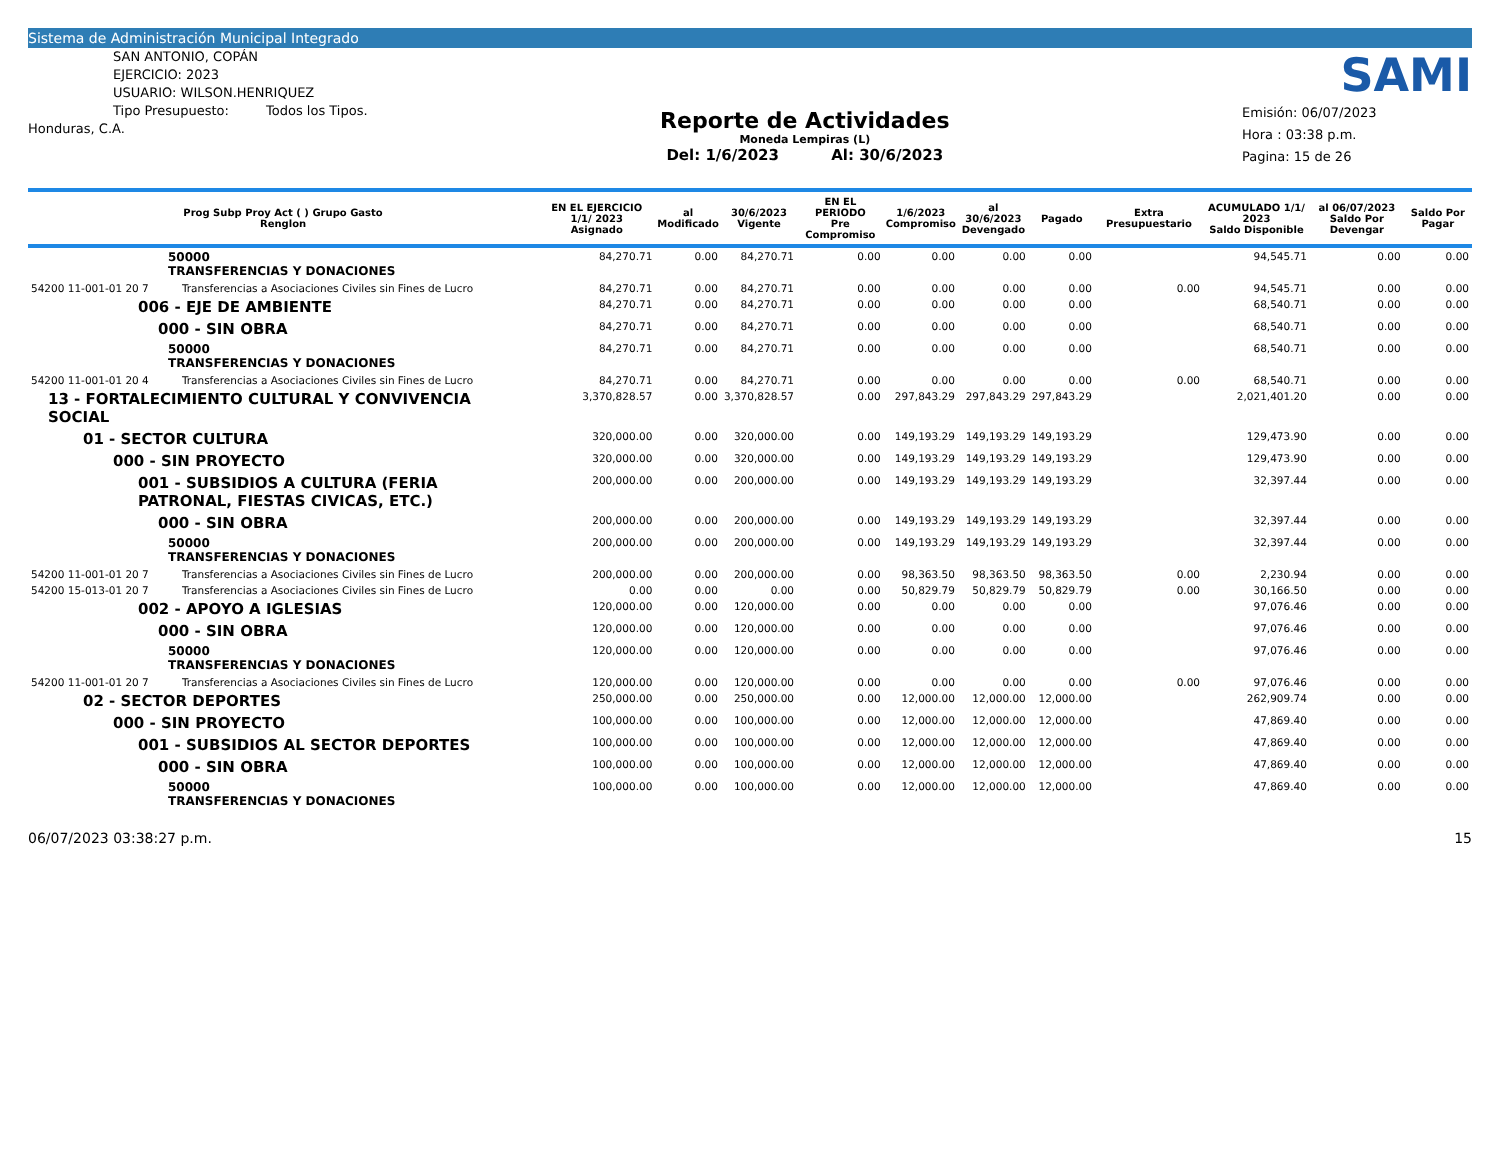Sistema de Administración Municipal Integrado
SAN ANTONIO, COPÁN
EJERCICIO: 2023
USUARIO: WILSON.HENRIQUEZ
Tipo Presupuesto: Todos los Tipos.
Honduras, C.A.
Reporte de Actividades
Moneda Lempiras (L)
Del: 1/6/2023 Al: 30/6/2023
SAMI
Emisión: 06/07/2023
Hora : 03:38 p.m.
Pagina: 15 de 26
| Prog Subp Proy Act ( ) Grupo Gasto Renglon | | EN EL EJERCICIO 1/1/ 2023 Asignado | al Modificado | 30/6/2023 Vigente | EN EL PERIODO Pre Compromiso | 1/6/2023 Compromiso | al 30/6/2023 Devengado | Pagado | Extra Presupuestario | ACUMULADO 1/1/ 2023 Saldo Disponible | al 06/07/2023 Saldo Por Devengar | Saldo Por Pagar |
| --- | --- | --- | --- | --- | --- | --- | --- | --- | --- | --- | --- | --- |
| 50000 TRANSFERENCIAS Y DONACIONES | | 84,270.71 | 0.00 | 84,270.71 | 0.00 | 0.00 | 0.00 | 0.00 | | 94,545.71 | 0.00 | 0.00 |
| 54200 11-001-01 20 7 | Transferencias a Asociaciones Civiles sin Fines de Lucro | 84,270.71 | 0.00 | 84,270.71 | 0.00 | 0.00 | 0.00 | 0.00 | 0.00 | 94,545.71 | 0.00 | 0.00 |
| 006 - EJE DE AMBIENTE | | 84,270.71 | 0.00 | 84,270.71 | 0.00 | 0.00 | 0.00 | 0.00 | | 68,540.71 | 0.00 | 0.00 |
| 000 - SIN OBRA | | 84,270.71 | 0.00 | 84,270.71 | 0.00 | 0.00 | 0.00 | 0.00 | | 68,540.71 | 0.00 | 0.00 |
| 50000 TRANSFERENCIAS Y DONACIONES | | 84,270.71 | 0.00 | 84,270.71 | 0.00 | 0.00 | 0.00 | 0.00 | | 68,540.71 | 0.00 | 0.00 |
| 54200 11-001-01 20 4 | Transferencias a Asociaciones Civiles sin Fines de Lucro | 84,270.71 | 0.00 | 84,270.71 | 0.00 | 0.00 | 0.00 | 0.00 | 0.00 | 68,540.71 | 0.00 | 0.00 |
| 13 - FORTALECIMIENTO CULTURAL Y CONVIVENCIA SOCIAL | | 3,370,828.57 | 0.00 | 3,370,828.57 | 0.00 | 297,843.29 | 297,843.29 | 297,843.29 | | 2,021,401.20 | 0.00 | 0.00 |
| 01 - SECTOR CULTURA | | 320,000.00 | 0.00 | 320,000.00 | 0.00 | 149,193.29 | 149,193.29 | 149,193.29 | | 129,473.90 | 0.00 | 0.00 |
| 000 - SIN PROYECTO | | 320,000.00 | 0.00 | 320,000.00 | 0.00 | 149,193.29 | 149,193.29 | 149,193.29 | | 129,473.90 | 0.00 | 0.00 |
| 001 - SUBSIDIOS A CULTURA (FERIA PATRONAL, FIESTAS CIVICAS, ETC.) | | 200,000.00 | 0.00 | 200,000.00 | 0.00 | 149,193.29 | 149,193.29 | 149,193.29 | | 32,397.44 | 0.00 | 0.00 |
| 000 - SIN OBRA | | 200,000.00 | 0.00 | 200,000.00 | 0.00 | 149,193.29 | 149,193.29 | 149,193.29 | | 32,397.44 | 0.00 | 0.00 |
| 50000 TRANSFERENCIAS Y DONACIONES | | 200,000.00 | 0.00 | 200,000.00 | 0.00 | 149,193.29 | 149,193.29 | 149,193.29 | | 32,397.44 | 0.00 | 0.00 |
| 54200 11-001-01 20 7 | Transferencias a Asociaciones Civiles sin Fines de Lucro | 200,000.00 | 0.00 | 200,000.00 | 0.00 | 98,363.50 | 98,363.50 | 98,363.50 | 0.00 | 2,230.94 | 0.00 | 0.00 |
| 54200 15-013-01 20 7 | Transferencias a Asociaciones Civiles sin Fines de Lucro | 0.00 | 0.00 | 0.00 | 0.00 | 50,829.79 | 50,829.79 | 50,829.79 | 0.00 | 30,166.50 | 0.00 | 0.00 |
| 002 - APOYO A IGLESIAS | | 120,000.00 | 0.00 | 120,000.00 | 0.00 | 0.00 | 0.00 | 0.00 | | 97,076.46 | 0.00 | 0.00 |
| 000 - SIN OBRA | | 120,000.00 | 0.00 | 120,000.00 | 0.00 | 0.00 | 0.00 | 0.00 | | 97,076.46 | 0.00 | 0.00 |
| 50000 TRANSFERENCIAS Y DONACIONES | | 120,000.00 | 0.00 | 120,000.00 | 0.00 | 0.00 | 0.00 | 0.00 | | 97,076.46 | 0.00 | 0.00 |
| 54200 11-001-01 20 7 | Transferencias a Asociaciones Civiles sin Fines de Lucro | 120,000.00 | 0.00 | 120,000.00 | 0.00 | 0.00 | 0.00 | 0.00 | 0.00 | 97,076.46 | 0.00 | 0.00 |
| 02 - SECTOR DEPORTES | | 250,000.00 | 0.00 | 250,000.00 | 0.00 | 12,000.00 | 12,000.00 | 12,000.00 | | 262,909.74 | 0.00 | 0.00 |
| 000 - SIN PROYECTO | | 100,000.00 | 0.00 | 100,000.00 | 0.00 | 12,000.00 | 12,000.00 | 12,000.00 | | 47,869.40 | 0.00 | 0.00 |
| 001 - SUBSIDIOS AL SECTOR DEPORTES | | 100,000.00 | 0.00 | 100,000.00 | 0.00 | 12,000.00 | 12,000.00 | 12,000.00 | | 47,869.40 | 0.00 | 0.00 |
| 000 - SIN OBRA | | 100,000.00 | 0.00 | 100,000.00 | 0.00 | 12,000.00 | 12,000.00 | 12,000.00 | | 47,869.40 | 0.00 | 0.00 |
| 50000 TRANSFERENCIAS Y DONACIONES | | 100,000.00 | 0.00 | 100,000.00 | 0.00 | 12,000.00 | 12,000.00 | 12,000.00 | | 47,869.40 | 0.00 | 0.00 |
06/07/2023 03:38:27 p.m. 15